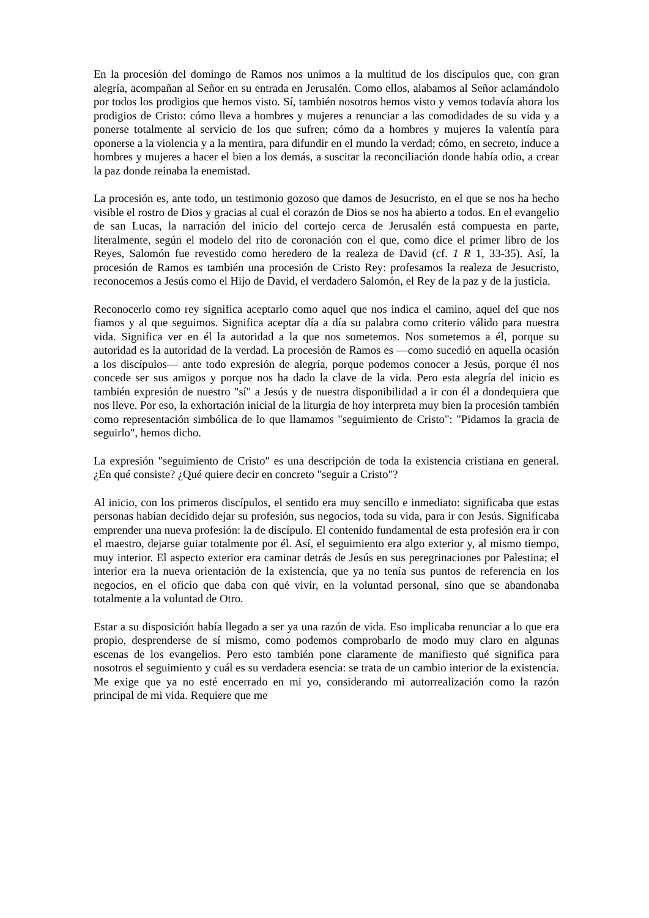En la procesión del domingo de Ramos nos unimos a la multitud de los discípulos que, con gran alegría, acompañan al Señor en su entrada en Jerusalén. Como ellos, alabamos al Señor aclamándolo por todos los prodigios que hemos visto. Sí, también nosotros hemos visto y vemos todavía ahora los prodigios de Cristo: cómo lleva a hombres y mujeres a renunciar a las comodidades de su vida y a ponerse totalmente al servicio de los que sufren; cómo da a hombres y mujeres la valentía para oponerse a la violencia y a la mentira, para difundir en el mundo la verdad; cómo, en secreto, induce a hombres y mujeres a hacer el bien a los demás, a suscitar la reconciliación donde había odio, a crear la paz donde reinaba la enemistad.
La procesión es, ante todo, un testimonio gozoso que damos de Jesucristo, en el que se nos ha hecho visible el rostro de Dios y gracias al cual el corazón de Dios se nos ha abierto a todos. En el evangelio de san Lucas, la narración del inicio del cortejo cerca de Jerusalén está compuesta en parte, literalmente, según el modelo del rito de coronación con el que, como dice el primer libro de los Reyes, Salomón fue revestido como heredero de la realeza de David (cf. 1 R 1, 33-35). Así, la procesión de Ramos es también una procesión de Cristo Rey: profesamos la realeza de Jesucristo, reconocemos a Jesús como el Hijo de David, el verdadero Salomón, el Rey de la paz y de la justicia.
Reconocerlo como rey significa aceptarlo como aquel que nos indica el camino, aquel del que nos fiamos y al que seguimos. Significa aceptar día a día su palabra como criterio válido para nuestra vida. Significa ver en él la autoridad a la que nos sometemos. Nos sometemos a él, porque su autoridad es la autoridad de la verdad. La procesión de Ramos es —como sucedió en aquella ocasión a los discípulos— ante todo expresión de alegría, porque podemos conocer a Jesús, porque él nos concede ser sus amigos y porque nos ha dado la clave de la vida. Pero esta alegría del inicio es también expresión de nuestro "sí" a Jesús y de nuestra disponibilidad a ir con él a dondequiera que nos lleve. Por eso, la exhortación inicial de la liturgia de hoy interpreta muy bien la procesión también como representación simbólica de lo que llamamos "seguimiento de Cristo": "Pidamos la gracia de seguirlo", hemos dicho.
La expresión "seguimiento de Cristo" es una descripción de toda la existencia cristiana en general. ¿En qué consiste? ¿Qué quiere decir en concreto "seguir a Cristo"?
Al inicio, con los primeros discípulos, el sentido era muy sencillo e inmediato: significaba que estas personas habían decidido dejar su profesión, sus negocios, toda su vida, para ir con Jesús. Significaba emprender una nueva profesión: la de discípulo. El contenido fundamental de esta profesión era ir con el maestro, dejarse guiar totalmente por él. Así, el seguimiento era algo exterior y, al mismo tiempo, muy interior. El aspecto exterior era caminar detrás de Jesús en sus peregrinaciones por Palestina; el interior era la nueva orientación de la existencia, que ya no tenía sus puntos de referencia en los negocios, en el oficio que daba con qué vivir, en la voluntad personal, sino que se abandonaba totalmente a la voluntad de Otro.
Estar a su disposición había llegado a ser ya una razón de vida. Eso implicaba renunciar a lo que era propio, desprenderse de sí mismo, como podemos comprobarlo de modo muy claro en algunas escenas de los evangelios. Pero esto también pone claramente de manifiesto qué significa para nosotros el seguimiento y cuál es su verdadera esencia: se trata de un cambio interior de la existencia. Me exige que ya no esté encerrado en mi yo, considerando mi autorrealización como la razón principal de mi vida. Requiere que me